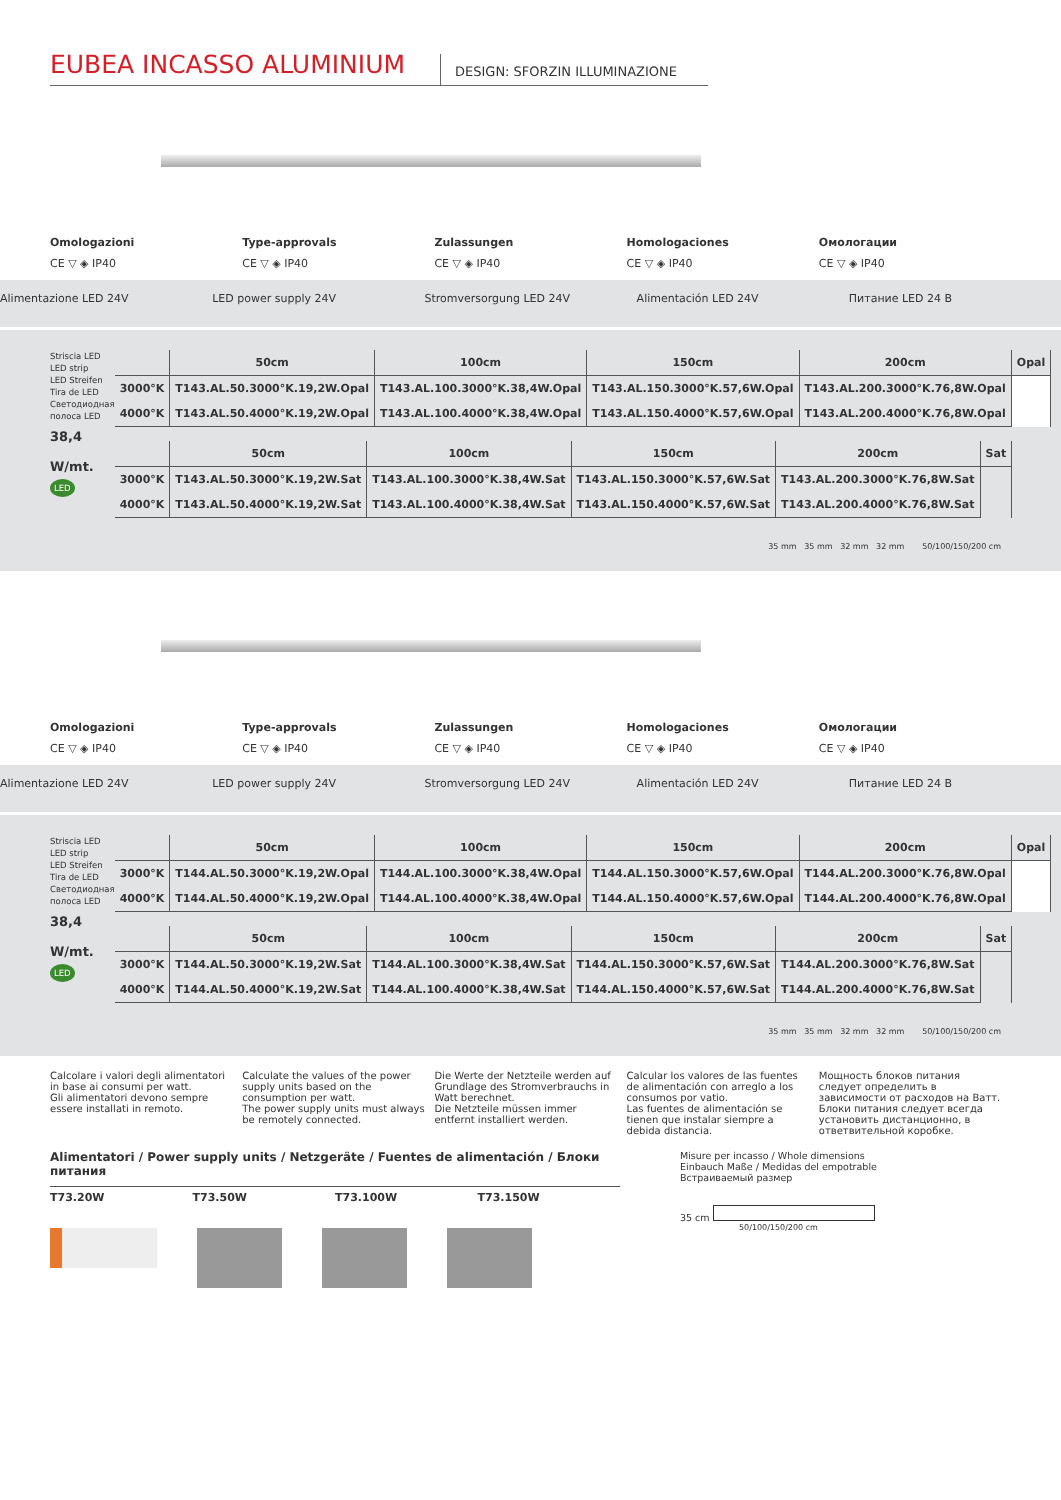EUBEA INCASSO ALUMINIUM
DESIGN: SFORZIN ILLUMINAZIONE
Omologazioni
CE ▽ ◈ IP40
Type-approvals
CE ▽ ◈ IP40
Zulassungen
CE ▽ ◈ IP40
Homologaciones
CE ▽ ◈ IP40
Омологации
CE ▽ ◈ IP40
Alimentazione LED 24V LED power supply 24V Stromversorgung LED 24V Alimentación LED 24V Питание LED 24 В
Striscia LED
LED strip
LED Streifen
Tira de LED
Светодиодная полоса LED
38,4 W/mt.
LED
| | 50cm | 100cm | 150cm | 200cm | Opal |
| --- | --- | --- | --- | --- | --- |
| 3000°K | T143.AL.50.3000°K.19,2W.Opal | T143.AL.100.3000°K.38,4W.Opal | T143.AL.150.3000°K.57,6W.Opal | T143.AL.200.3000°K.76,8W.Opal | |
| 4000°K | T143.AL.50.4000°K.19,2W.Opal | T143.AL.100.4000°K.38,4W.Opal | T143.AL.150.4000°K.57,6W.Opal | T143.AL.200.4000°K.76,8W.Opal | |
| | 50cm | 100cm | 150cm | 200cm | Sat |
| --- | --- | --- | --- | --- | --- |
| 3000°K | T143.AL.50.3000°K.19,2W.Sat | T143.AL.100.3000°K.38,4W.Sat | T143.AL.150.3000°K.57,6W.Sat | T143.AL.200.3000°K.76,8W.Sat | |
| 4000°K | T143.AL.50.4000°K.19,2W.Sat | T143.AL.100.4000°K.38,4W.Sat | T143.AL.150.4000°K.57,6W.Sat | T143.AL.200.4000°K.76,8W.Sat | |
35 mm 35 mm 32 mm 32 mm 50/100/150/200 cm
Omologazioni
CE ▽ ◈ IP40
Type-approvals
CE ▽ ◈ IP40
Zulassungen
CE ▽ ◈ IP40
Homologaciones
CE ▽ ◈ IP40
Омологации
CE ▽ ◈ IP40
Alimentazione LED 24V LED power supply 24V Stromversorgung LED 24V Alimentación LED 24V Питание LED 24 В
Striscia LED
LED strip
LED Streifen
Tira de LED
Светодиодная полоса LED
38,4 W/mt.
LED
| | 50cm | 100cm | 150cm | 200cm | Opal |
| --- | --- | --- | --- | --- | --- |
| 3000°K | T144.AL.50.3000°K.19,2W.Opal | T144.AL.100.3000°K.38,4W.Opal | T144.AL.150.3000°K.57,6W.Opal | T144.AL.200.3000°K.76,8W.Opal | |
| 4000°K | T144.AL.50.4000°K.19,2W.Opal | T144.AL.100.4000°K.38,4W.Opal | T144.AL.150.4000°K.57,6W.Opal | T144.AL.200.4000°K.76,8W.Opal | |
| | 50cm | 100cm | 150cm | 200cm | Sat |
| --- | --- | --- | --- | --- | --- |
| 3000°K | T144.AL.50.3000°K.19,2W.Sat | T144.AL.100.3000°K.38,4W.Sat | T144.AL.150.3000°K.57,6W.Sat | T144.AL.200.3000°K.76,8W.Sat | |
| 4000°K | T144.AL.50.4000°K.19,2W.Sat | T144.AL.100.4000°K.38,4W.Sat | T144.AL.150.4000°K.57,6W.Sat | T144.AL.200.4000°K.76,8W.Sat | |
35 mm 35 mm 32 mm 32 mm 50/100/150/200 cm
Calcolare i valori degli alimentatori in base ai consumi per watt.
Gli alimentatori devono sempre essere installati in remoto.
Calculate the values of the power supply units based on the consumption per watt.
The power supply units must always be remotely connected.
Die Werte der Netzteile werden auf Grundlage des Stromverbrauchs in Watt berechnet.
Die Netzteile müssen immer entfernt installiert werden.
Calcular los valores de las fuentes de alimentación con arreglo a los consumos por vatio.
Las fuentes de alimentación se tienen que instalar siempre a debida distancia.
Мощность блоков питания следует определить в зависимости от расходов на Ватт.
Блоки питания следует всегда установить дистанционно, в ответвительной коробке.
Alimentatori / Power supply units / Netzgeräte / Fuentes de alimentación / Блоки питания
T73.20W T73.50W T73.100W T73.150W
Misure per incasso / Whole dimensions
Einbauch Maße / Medidas del empotrable
Встраиваемый размер
35 cm
50/100/150/200 cm